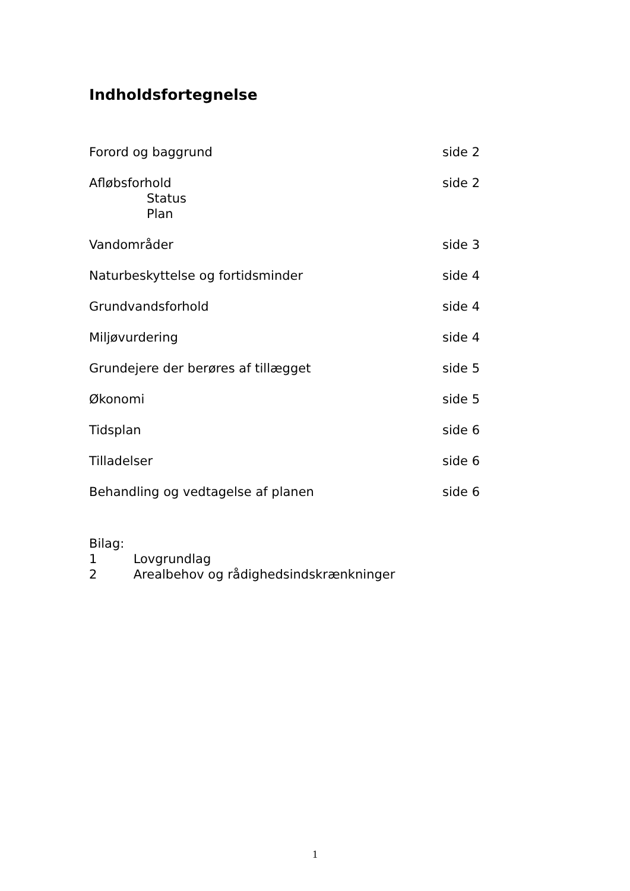Indholdsfortegnelse
Forord og baggrund side 2
Afløbsforhold side 2
Status
Plan
Vandområder side 3
Naturbeskyttelse og fortidsminder
side 4
Grundvandsforhold side 4
Miljøvurdering side 4
Grundejere der berøres af tillægget
side 5
Økonomi side 5
Tidsplan side 6
Tilladelser side 6
Behandling og vedtagelse af planen
side 6
Bilag:
1 Lovgrundlag
2 Arealbehov og rådighedsindskrænkninger
1